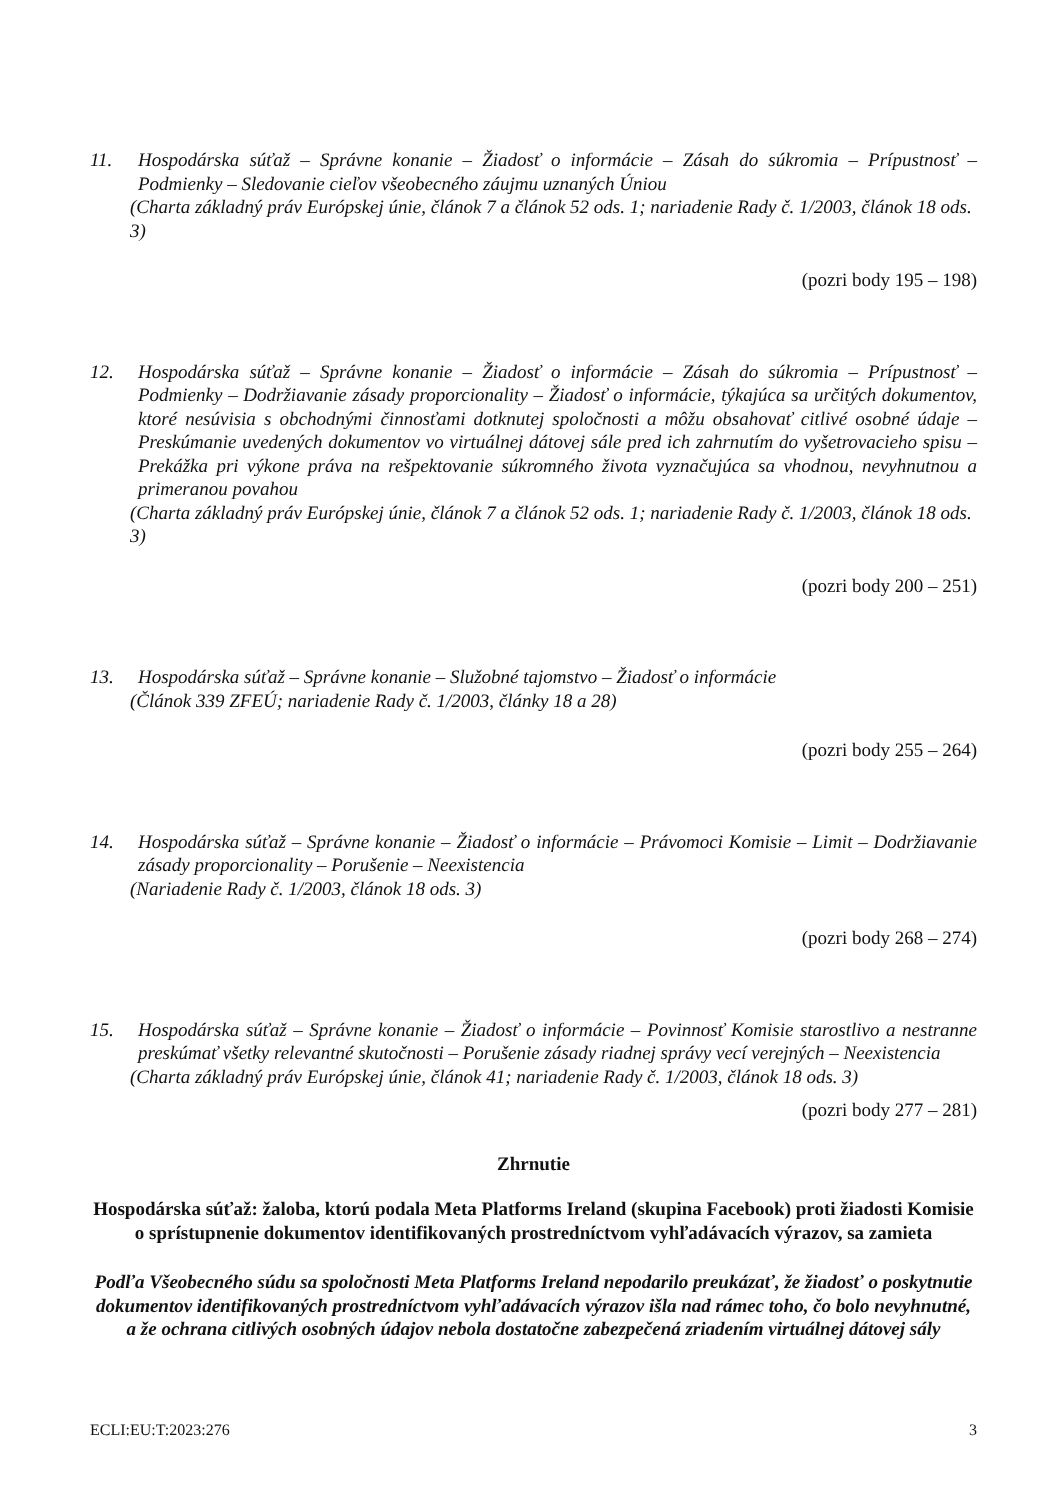11. Hospodárska súťaž – Správne konanie – Žiadosť o informácie – Zásah do súkromia – Prípustnosť – Podmienky – Sledovanie cieľov všeobecného záujmu uznaných Úniou
(Charta základný práv Európskej únie, článok 7 a článok 52 ods. 1; nariadenie Rady č. 1/2003, článok 18 ods. 3)
(pozri body 195 – 198)
12. Hospodárska súťaž – Správne konanie – Žiadosť o informácie – Zásah do súkromia – Prípustnosť – Podmienky – Dodržiavanie zásady proporcionality – Žiadosť o informácie, týkajúca sa určitých dokumentov, ktoré nesúvisia s obchodnými činnosťami dotknutej spoločnosti a môžu obsahovať citlivé osobné údaje – Preskúmanie uvedených dokumentov vo virtuálnej dátovej sále pred ich zahrnutím do vyšetrovacieho spisu – Prekážka pri výkone práva na rešpektovanie súkromného života vyznačujúca sa vhodnou, nevyhnutnou a primeranou povahou
(Charta základný práv Európskej únie, článok 7 a článok 52 ods. 1; nariadenie Rady č. 1/2003, článok 18 ods. 3)
(pozri body 200 – 251)
13. Hospodárska súťaž – Správne konanie – Služobné tajomstvo – Žiadosť o informácie
(Článok 339 ZFEÚ; nariadenie Rady č. 1/2003, články 18 a 28)
(pozri body 255 – 264)
14. Hospodárska súťaž – Správne konanie – Žiadosť o informácie – Právomoci Komisie – Limit – Dodržiavanie zásady proporcionality – Porušenie – Neexistencia
(Nariadenie Rady č. 1/2003, článok 18 ods. 3)
(pozri body 268 – 274)
15. Hospodárska súťaž – Správne konanie – Žiadosť o informácie – Povinnosť Komisie starostlivo a nestranne preskúmať všetky relevantné skutočnosti – Porušenie zásady riadnej správy vecí verejných – Neexistencia
(Charta základný práv Európskej únie, článok 41; nariadenie Rady č. 1/2003, článok 18 ods. 3)
(pozri body 277 – 281)
Zhrnutie
Hospodárska súťaž: žaloba, ktorú podala Meta Platforms Ireland (skupina Facebook) proti žiadosti Komisie o sprístupnenie dokumentov identifikovaných prostredníctvom vyhľadávacích výrazov, sa zamieta
Podľa Všeobecného súdu sa spoločnosti Meta Platforms Ireland nepodarilo preukázať, že žiadosť o poskytnutie dokumentov identifikovaných prostredníctvom vyhľadávacích výrazov išla nad rámec toho, čo bolo nevyhnutné, a že ochrana citlivých osobných údajov nebola dostatočne zabezpečená zriadením virtuálnej dátovej sály
ECLI:EU:T:2023:276 3